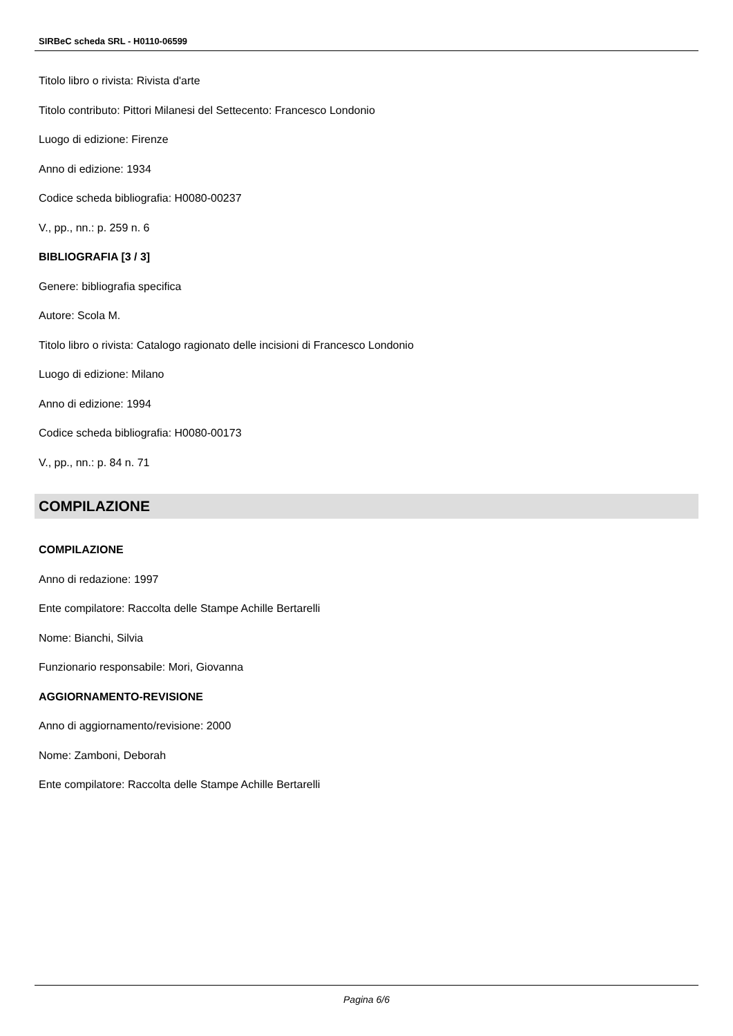SIRBeC scheda SRL - H0110-06599
Titolo libro o rivista: Rivista d'arte
Titolo contributo: Pittori Milanesi del Settecento: Francesco Londonio
Luogo di edizione: Firenze
Anno di edizione: 1934
Codice scheda bibliografia: H0080-00237
V., pp., nn.: p. 259 n. 6
BIBLIOGRAFIA [3 / 3]
Genere: bibliografia specifica
Autore: Scola M.
Titolo libro o rivista: Catalogo ragionato delle incisioni di Francesco Londonio
Luogo di edizione: Milano
Anno di edizione: 1994
Codice scheda bibliografia: H0080-00173
V., pp., nn.: p. 84 n. 71
COMPILAZIONE
COMPILAZIONE
Anno di redazione: 1997
Ente compilatore: Raccolta delle Stampe Achille Bertarelli
Nome: Bianchi, Silvia
Funzionario responsabile: Mori, Giovanna
AGGIORNAMENTO-REVISIONE
Anno di aggiornamento/revisione: 2000
Nome: Zamboni, Deborah
Ente compilatore: Raccolta delle Stampe Achille Bertarelli
Pagina 6/6